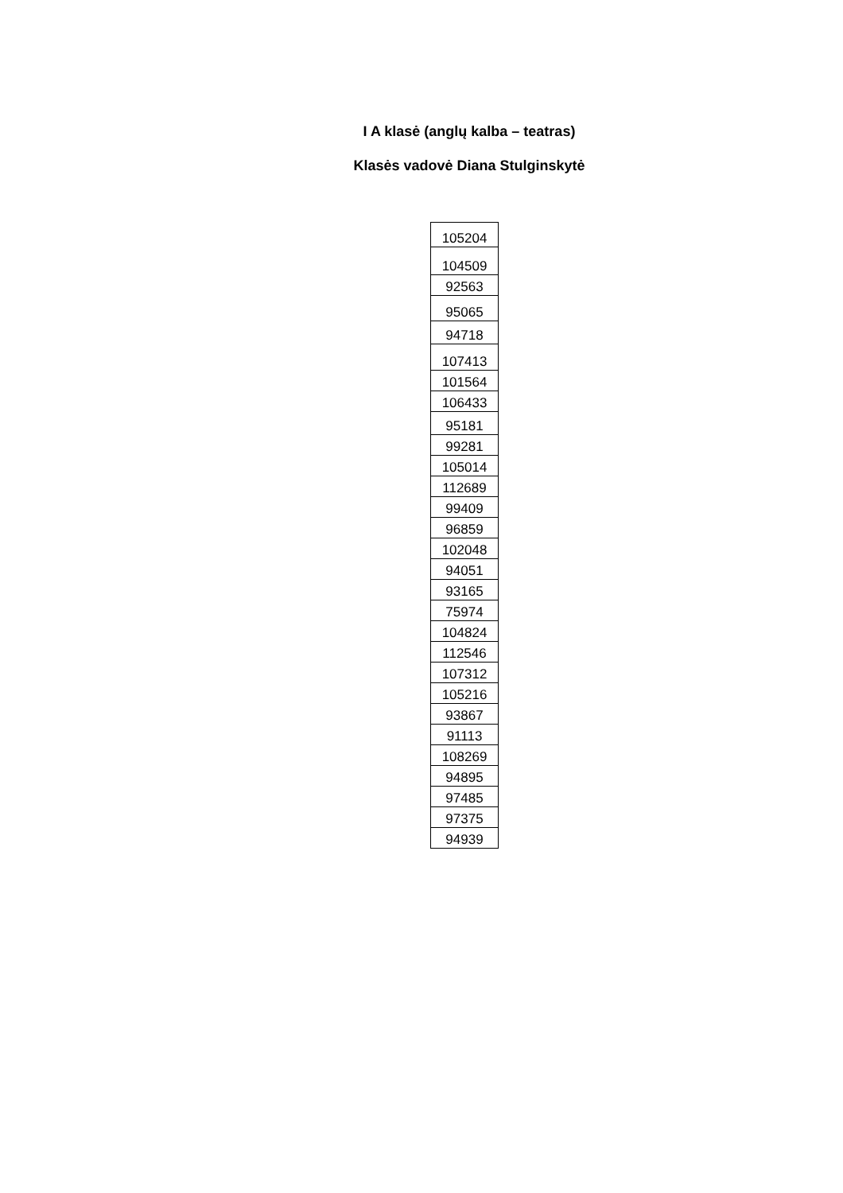I A klasė (anglų kalba – teatras)
Klasės vadovė Diana Stulginskytė
| 105204 |
| 104509 |
| 92563 |
| 95065 |
| 94718 |
| 107413 |
| 101564 |
| 106433 |
| 95181 |
| 99281 |
| 105014 |
| 112689 |
| 99409 |
| 96859 |
| 102048 |
| 94051 |
| 93165 |
| 75974 |
| 104824 |
| 112546 |
| 107312 |
| 105216 |
| 93867 |
| 91113 |
| 108269 |
| 94895 |
| 97485 |
| 97375 |
| 94939 |